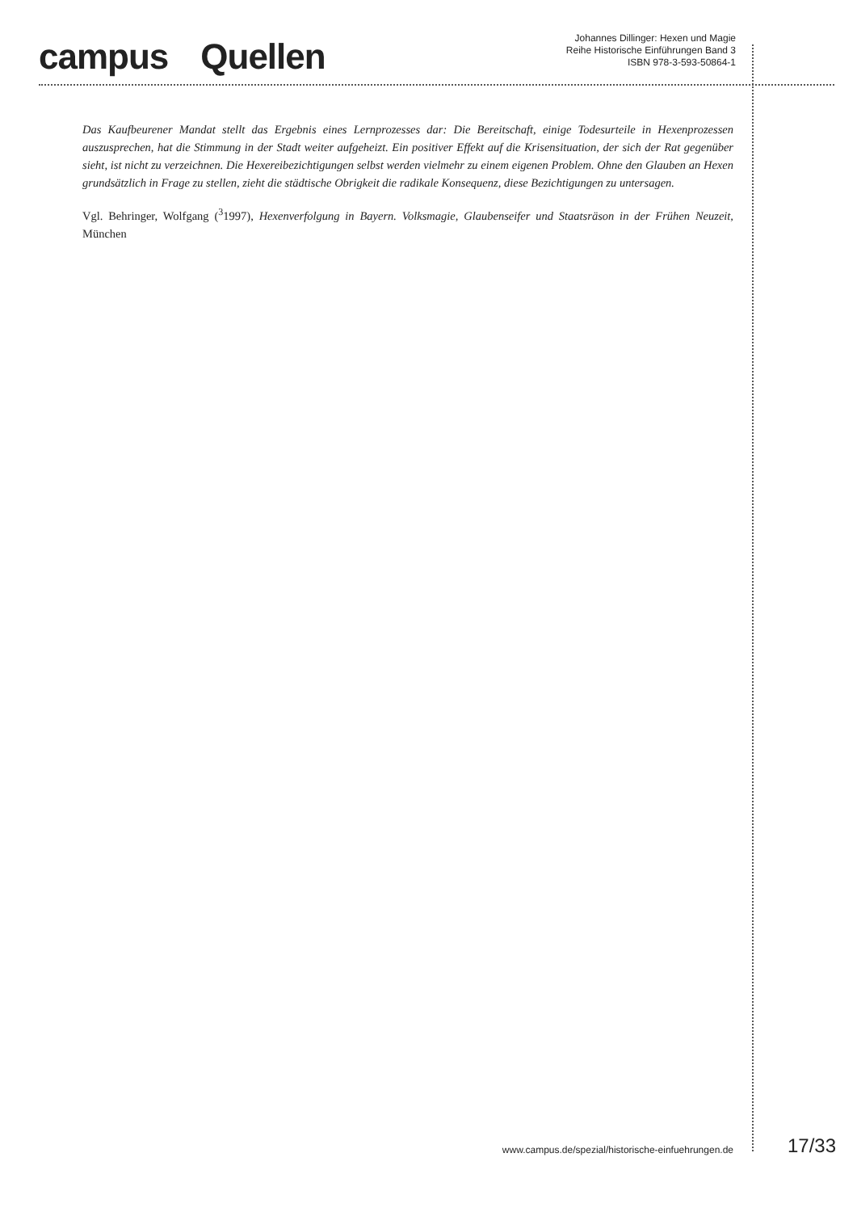campus Quellen
Johannes Dillinger: Hexen und Magie
Reihe Historische Einführungen Band 3
ISBN 978-3-593-50864-1
Das Kaufbeurener Mandat stellt das Ergebnis eines Lernprozesses dar: Die Bereitschaft, einige Todesurteile in Hexenprozessen auszusprechen, hat die Stimmung in der Stadt weiter aufgeheizt. Ein positiver Effekt auf die Krisensituation, der sich der Rat gegenüber sieht, ist nicht zu verzeichnen. Die Hexereibezichtigungen selbst werden vielmehr zu einem eigenen Problem. Ohne den Glauben an Hexen grundsätzlich in Frage zu stellen, zieht die städtische Obrigkeit die radikale Konsequenz, diese Bezichtigungen zu untersagen.
Vgl. Behringer, Wolfgang (<sup>3</sup>1997), Hexenverfolgung in Bayern. Volksmagie, Glaubenseifer und Staatsräson in der Frühen Neuzeit, München
www.campus.de/spezial/historische-einfuehrungen.de 17/33